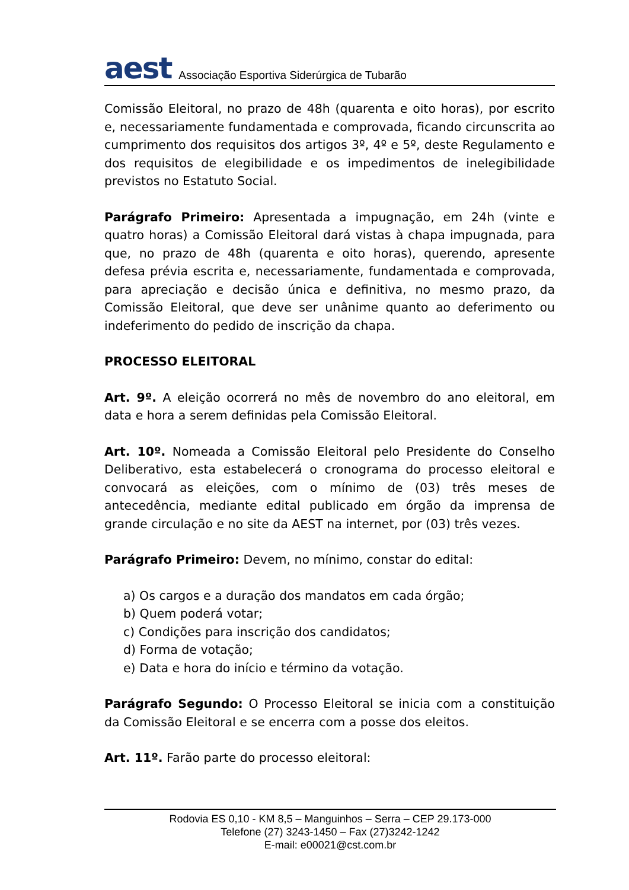aest Associação Esportiva Siderúrgica de Tubarão
Comissão Eleitoral, no prazo de 48h (quarenta e oito horas), por escrito e, necessariamente fundamentada e comprovada, ficando circunscrita ao cumprimento dos requisitos dos artigos 3º, 4º e 5º, deste Regulamento e dos requisitos de elegibilidade e os impedimentos de inelegibilidade previstos no Estatuto Social.
Parágrafo Primeiro: Apresentada a impugnação, em 24h (vinte e quatro horas) a Comissão Eleitoral dará vistas à chapa impugnada, para que, no prazo de 48h (quarenta e oito horas), querendo, apresente defesa prévia escrita e, necessariamente, fundamentada e comprovada, para apreciação e decisão única e definitiva, no mesmo prazo, da Comissão Eleitoral, que deve ser unânime quanto ao deferimento ou indeferimento do pedido de inscrição da chapa.
PROCESSO ELEITORAL
Art. 9º. A eleição ocorrerá no mês de novembro do ano eleitoral, em data e hora a serem definidas pela Comissão Eleitoral.
Art. 10º. Nomeada a Comissão Eleitoral pelo Presidente do Conselho Deliberativo, esta estabelecerá o cronograma do processo eleitoral e convocará as eleições, com o mínimo de (03) três meses de antecedência, mediante edital publicado em órgão da imprensa de grande circulação e no site da AEST na internet, por (03) três vezes.
Parágrafo Primeiro: Devem, no mínimo, constar do edital:
a) Os cargos e a duração dos mandatos em cada órgão;
b) Quem poderá votar;
c) Condições para inscrição dos candidatos;
d) Forma de votação;
e) Data e hora do início e término da votação.
Parágrafo Segundo: O Processo Eleitoral se inicia com a constituição da Comissão Eleitoral e se encerra com a posse dos eleitos.
Art. 11º. Farão parte do processo eleitoral:
Rodovia ES 0,10 - KM 8,5 – Manguinhos – Serra – CEP 29.173-000
Telefone (27) 3243-1450 – Fax (27)3242-1242
E-mail: e00021@cst.com.br